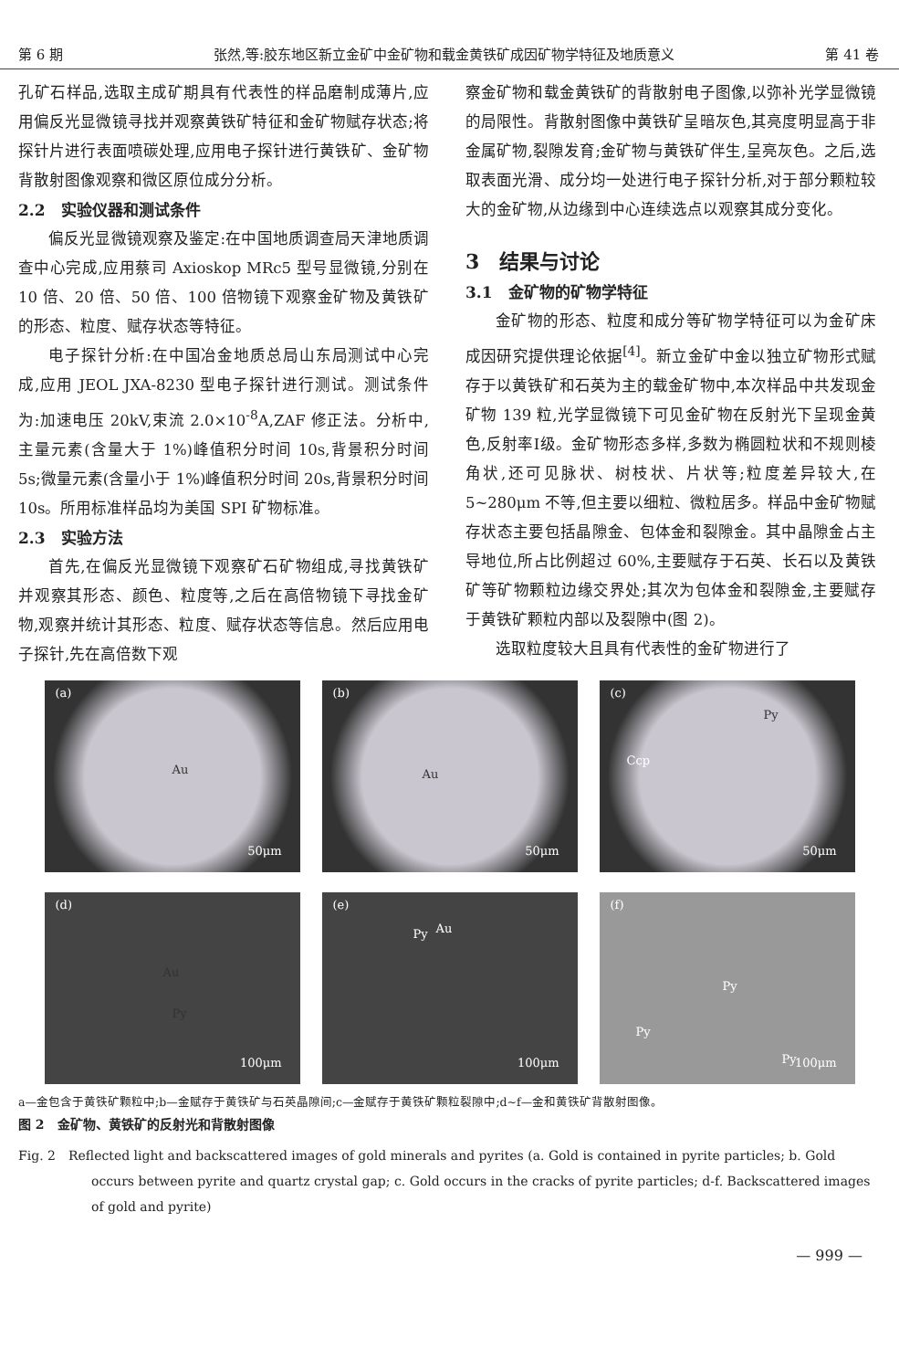第 6 期 张然,等:胶东地区新立金矿中金矿物和载金黄铁矿成因矿物学特征及地质意义 第 41 卷
孔矿石样品,选取主成矿期具有代表性的样品磨制成薄片,应用偏反光显微镜寻找并观察黄铁矿特征和金矿物赋存状态;将探针片进行表面喷碳处理,应用电子探针进行黄铁矿、金矿物背散射图像观察和微区原位成分分析。
2.2　实验仪器和测试条件
偏反光显微镜观察及鉴定:在中国地质调查局天津地质调查中心完成,应用蔡司 Axioskop MRc5 型号显微镜,分别在 10 倍、20 倍、50 倍、100 倍物镜下观察金矿物及黄铁矿的形态、粒度、赋存状态等特征。
电子探针分析:在中国冶金地质总局山东局测试中心完成,应用 JEOL JXA-8230 型电子探针进行测试。测试条件为:加速电压 20kV,束流 2.0×10<sup>-8</sup>A,ZAF 修正法。分析中,主量元素(含量大于 1%)峰值积分时间 10s,背景积分时间 5s;微量元素(含量小于 1%)峰值积分时间 20s,背景积分时间 10s。所用标准样品均为美国 SPI 矿物标准。
2.3　实验方法
首先,在偏反光显微镜下观察矿石矿物组成,寻找黄铁矿并观察其形态、颜色、粒度等,之后在高倍物镜下寻找金矿物,观察并统计其形态、粒度、赋存状态等信息。然后应用电子探针,先在高倍数下观
察金矿物和载金黄铁矿的背散射电子图像,以弥补光学显微镜的局限性。背散射图像中黄铁矿呈暗灰色,其亮度明显高于非金属矿物,裂隙发育;金矿物与黄铁矿伴生,呈亮灰色。之后,选取表面光滑、成分均一处进行电子探针分析,对于部分颗粒较大的金矿物,从边缘到中心连续选点以观察其成分变化。
3　结果与讨论
3.1　金矿物的矿物学特征
金矿物的形态、粒度和成分等矿物学特征可以为金矿床成因研究提供理论依据<sup>[4]</sup>。新立金矿中金以独立矿物形式赋存于以黄铁矿和石英为主的载金矿物中,本次样品中共发现金矿物 139 粒,光学显微镜下可见金矿物在反射光下呈现金黄色,反射率Ⅰ级。金矿物形态多样,多数为椭圆粒状和不规则棱角状,还可见脉状、树枝状、片状等;粒度差异较大,在 5~280μm 不等,但主要以细粒、微粒居多。样品中金矿物赋存状态主要包括晶隙金、包体金和裂隙金。其中晶隙金占主导地位,所占比例超过 60%,主要赋存于石英、长石以及黄铁矿等矿物颗粒边缘交界处;其次为包体金和裂隙金,主要赋存于黄铁矿颗粒内部以及裂隙中(图 2)。
选取粒度较大且具有代表性的金矿物进行了
(a)
Au
50μm
(b)
Au
50μm
(c)
Ccp
Py
50μm
(d)
Au
Py
100μm
(e)
Py Au
100μm
(f)
Py
Py
Py 100μm
a—金包含于黄铁矿颗粒中;b—金赋存于黄铁矿与石英晶隙间;c—金赋存于黄铁矿颗粒裂隙中;d~f—金和黄铁矿背散射图像。
图 2　金矿物、黄铁矿的反射光和背散射图像
Fig. 2　Reflected light and backscattered images of gold minerals and pyrites (a. Gold is contained in pyrite particles; b. Gold occurs between pyrite and quartz crystal gap; c. Gold occurs in the cracks of pyrite particles; d-f. Backscattered images of gold and pyrite)
— 999 —